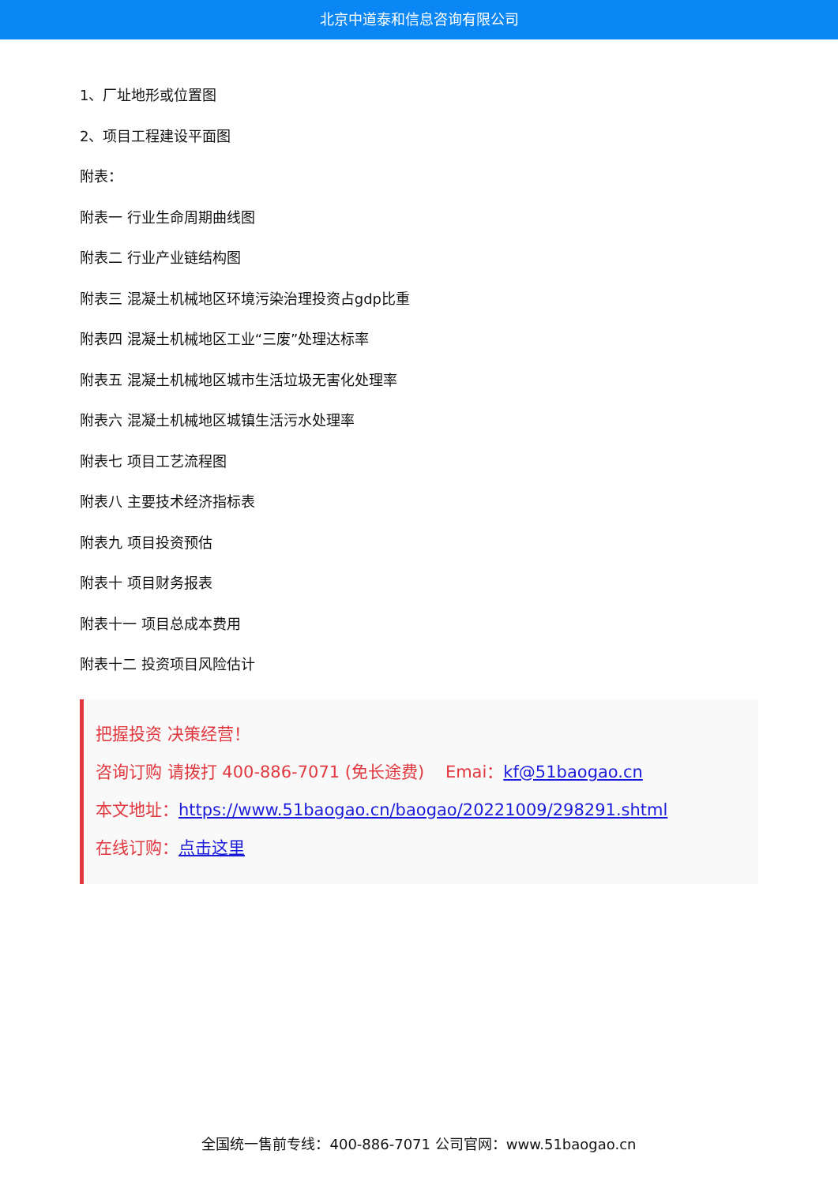北京中道泰和信息咨询有限公司
1、厂址地形或位置图
2、项目工程建设平面图
附表：
附表一 行业生命周期曲线图
附表二 行业产业链结构图
附表三 混凝土机械地区环境污染治理投资占gdp比重
附表四 混凝土机械地区工业“三废”处理达标率
附表五 混凝土机械地区城市生活垃圾无害化处理率
附表六 混凝土机械地区城镇生活污水处理率
附表七 项目工艺流程图
附表八 主要技术经济指标表
附表九 项目投资预估
附表十 项目财务报表
附表十一 项目总成本费用
附表十二 投资项目风险估计
把握投资 决策经营！
咨询订购 请拨打 400-886-7071 (免长途费) Emai：kf@51baogao.cn
本文地址：https://www.51baogao.cn/baogao/20221009/298291.shtml
在线订购：点击这里
全国统一售前专线：400-886-7071 公司官网：www.51baogao.cn